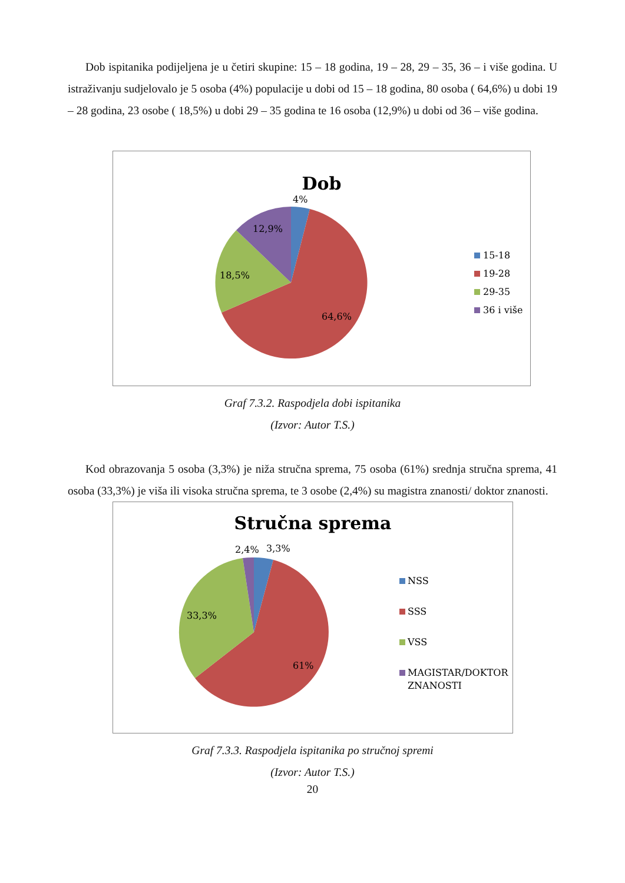Dob ispitanika podijeljena je u četiri skupine: 15 – 18 godina, 19 – 28, 29 – 35, 36 – i više godina. U istraživanju sudjelovalo je 5 osoba (4%) populacije u dobi od 15 – 18 godina, 80 osoba ( 64,6%) u dobi 19 – 28 godina, 23 osobe ( 18,5%) u dobi 29 – 35 godina te 16 osoba (12,9%) u dobi od 36 – više godina.
Dob
4%
12,9%
18,5%
64,6%
15-18
19-28
29-35
36 i više
Graf 7.3.2. Raspodjela dobi ispitanika
(Izvor: Autor T.S.)
Kod obrazovanja 5 osoba (3,3%) je niža stručna sprema, 75 osoba (61%) srednja stručna sprema, 41 osoba (33,3%) je viša ili visoka stručna sprema, te 3 osobe (2,4%) su magistra znanosti/ doktor znanosti.
Stručna sprema
2,4%
3,3%
33,3%
61%
NSS
SSS
VSS
MAGISTAR/DOKTOR
ZNANOSTI
Graf 7.3.3. Raspodjela ispitanika po stručnoj spremi
(Izvor: Autor T.S.)
20